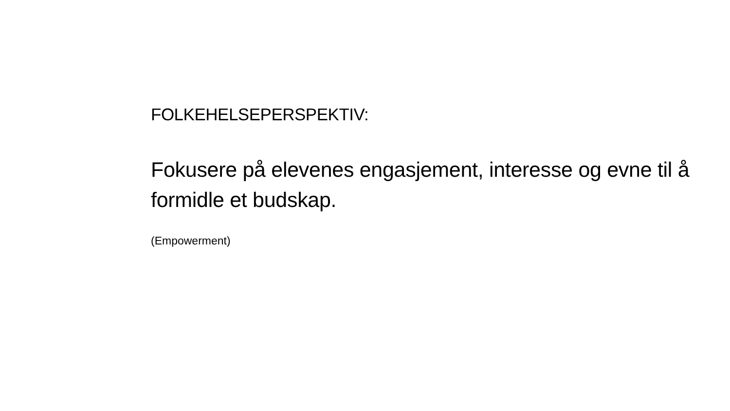FOLKEHELSEPERSPEKTIV:
Fokusere på elevenes engasjement, interesse og evne til å formidle et budskap.
(Empowerment)